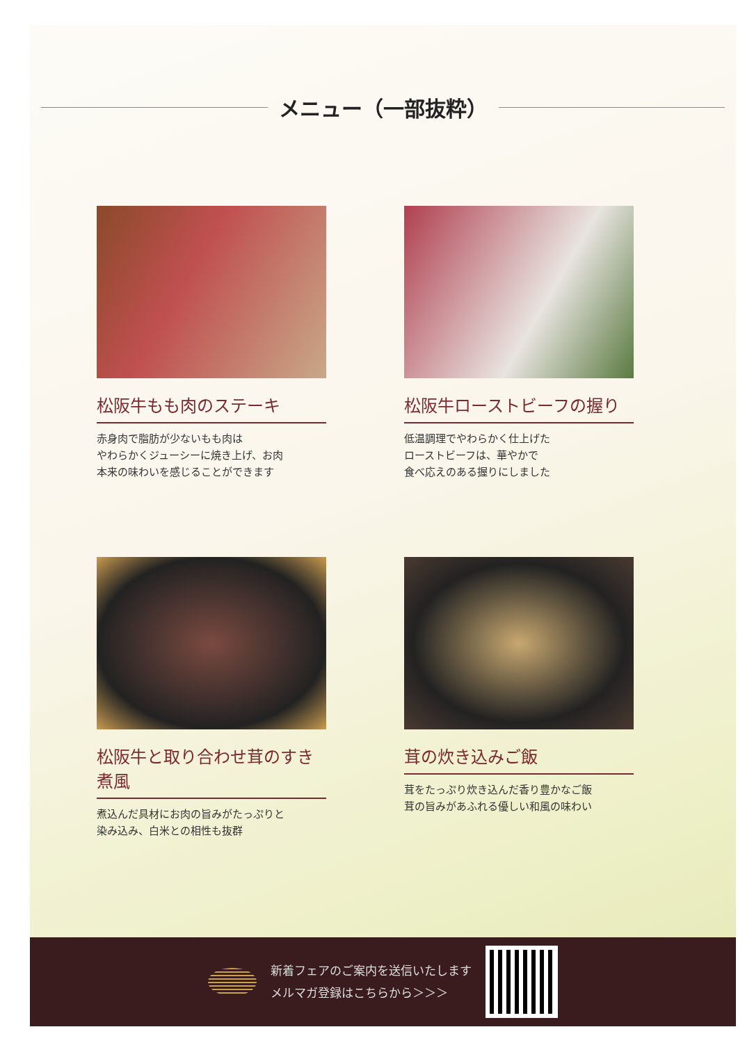メニュー（一部抜粋）
松阪牛もも肉のステーキ
赤身肉で脂肪が少ないもも肉は
やわらかくジューシーに焼き上げ、お肉
本来の味わいを感じることができます
松阪牛ローストビーフの握り
低温調理でやわらかく仕上げた
ローストビーフは、華やかで
食べ応えのある握りにしました
松阪牛と取り合わせ茸のすき煮風
煮込んだ具材にお肉の旨みがたっぷりと
染み込み、白米との相性も抜群
茸の炊き込みご飯
茸をたっぷり炊き込んだ香り豊かなご飯
茸の旨みがあふれる優しい和風の味わい
新着フェアのご案内を送信いたします
メルマガ登録はこちらから＞＞＞